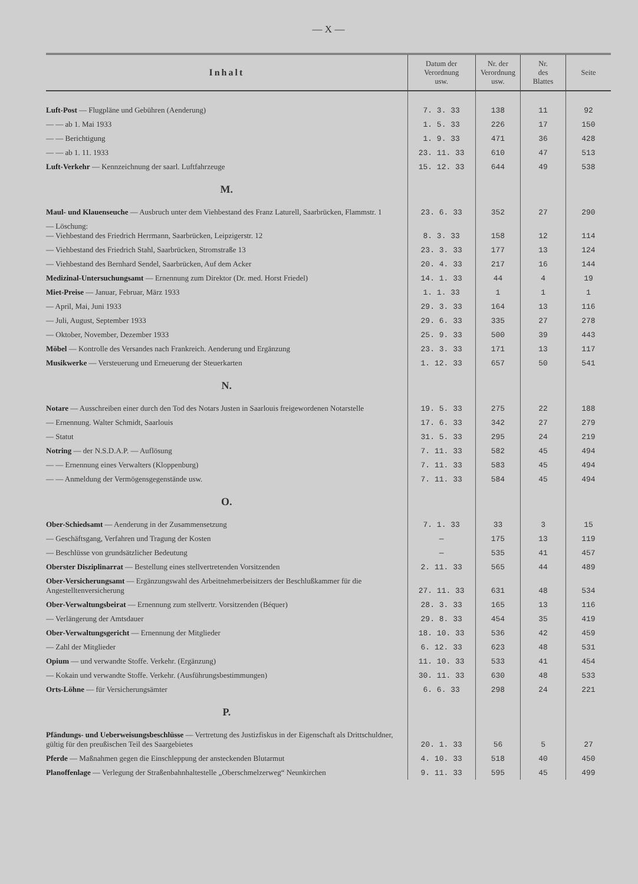— X —
| Inhalt | Datum der Verordnung usw. | Nr. der Verordnung usw. | Nr. des Blattes | Seite |
| --- | --- | --- | --- | --- |
| Luft-Post — Flugpläne und Gebühren (Aenderung) | 7. 3. 33 | 138 | 11 | 92 |
| — — ab 1. Mai 1933 | 1. 5. 33 | 226 | 17 | 150 |
| — — Berichtigung | 1. 9. 33 | 471 | 36 | 428 |
| — — ab 1. 11. 1933 | 23. 11. 33 | 610 | 47 | 513 |
| Luft-Verkehr — Kennzeichnung der saarl. Luftfahrzeuge | 15. 12. 33 | 644 | 49 | 538 |
| M. | | | | |
| Maul- und Klauenseuche — Ausbruch unter dem Viehbestand des Franz Laturell, Saarbrücken, Flammstr. 1 | 23. 6. 33 | 352 | 27 | 290 |
| — Löschung: — Viehbestand des Friedrich Herrmann, Saarbrücken, Leipzigerstr. 12 | 8. 3. 33 | 158 | 12 | 114 |
| — Viehbestand des Friedrich Stahl, Saarbrücken, Stromstraße 13 | 23. 3. 33 | 177 | 13 | 124 |
| — Viehbestand des Bernhard Sendel, Saarbrücken, Auf dem Acker | 20. 4. 33 | 217 | 16 | 144 |
| Medizinal-Untersuchungsamt — Ernennung zum Direktor (Dr. med. Horst Friedel) | 14. 1. 33 | 44 | 4 | 19 |
| Miet-Preise — Januar, Februar, März 1933 | 1. 1. 33 | 1 | 1 | 1 |
| — April, Mai, Juni 1933 | 29. 3. 33 | 164 | 13 | 116 |
| — Juli, August, September 1933 | 29. 6. 33 | 335 | 27 | 278 |
| — Oktober, November, Dezember 1933 | 25. 9. 33 | 500 | 39 | 443 |
| Möbel — Kontrolle des Versandes nach Frankreich. Aenderung und Ergänzung | 23. 3. 33 | 171 | 13 | 117 |
| Musikwerke — Versteuerung und Erneuerung der Steuerkarten | 1. 12. 33 | 657 | 50 | 541 |
| N. | | | | |
| Notare — Ausschreiben einer durch den Tod des Notars Justen in Saarlouis freigewordenen Notarstelle | 19. 5. 33 | 275 | 22 | 188 |
| — Ernennung. Walter Schmidt, Saarlouis | 17. 6. 33 | 342 | 27 | 279 |
| — Statut | 31. 5. 33 | 295 | 24 | 219 |
| Notring — der N.S.D.A.P. — Auflösung | 7. 11. 33 | 582 | 45 | 494 |
| — — Ernennung eines Verwalters (Kloppenburg) | 7. 11. 33 | 583 | 45 | 494 |
| — — Anmeldung der Vermögensgegenstände usw. | 7. 11. 33 | 584 | 45 | 494 |
| O. | | | | |
| Ober-Schiedsamt — Aenderung in der Zusammensetzung | 7. 1. 33 | 33 | 3 | 15 |
| — Geschäftsgang, Verfahren und Tragung der Kosten | — | 175 | 13 | 119 |
| — Beschlüsse von grundsätzlicher Bedeutung | — | 535 | 41 | 457 |
| Oberster Disziplinarrat — Bestellung eines stellvertretenden Vorsitzenden | 2. 11. 33 | 565 | 44 | 489 |
| Ober-Versicherungsamt — Ergänzungswahl des Arbeitnehmerbeisitzers der Beschlußkammer für die Angestelltenversicherung | 27. 11. 33 | 631 | 48 | 534 |
| Ober-Verwaltungsbeirat — Ernennung zum stellvertr. Vorsitzenden (Béquer) | 28. 3. 33 | 165 | 13 | 116 |
| — Verlängerung der Amtsdauer | 29. 8. 33 | 454 | 35 | 419 |
| Ober-Verwaltungsgericht — Ernennung der Mitglieder | 18. 10. 33 | 536 | 42 | 459 |
| — Zahl der Mitglieder | 6. 12. 33 | 623 | 48 | 531 |
| Opium — und verwandte Stoffe. Verkehr. (Ergänzung) | 11. 10. 33 | 533 | 41 | 454 |
| — Kokain und verwandte Stoffe. Verkehr. (Ausführungsbestimmungen) | 30. 11. 33 | 630 | 48 | 533 |
| Orts-Löhne — für Versicherungsämter | 6. 6. 33 | 298 | 24 | 221 |
| P. | | | | |
| Pfändungs- und Ueberweisungsbeschlüsse — Vertretung des Justizfiskus in der Eigenschaft als Drittschuldner, gültig für den preußischen Teil des Saargebietes | 20. 1. 33 | 56 | 5 | 27 |
| Pferde — Maßnahmen gegen die Einschleppung der ansteckenden Blutarmut | 4. 10. 33 | 518 | 40 | 450 |
| Planoffenlage — Verlegung der Straßenbahnhaltestelle „Oberschmelzerweg“ Neunkirchen | 9. 11. 33 | 595 | 45 | 499 |